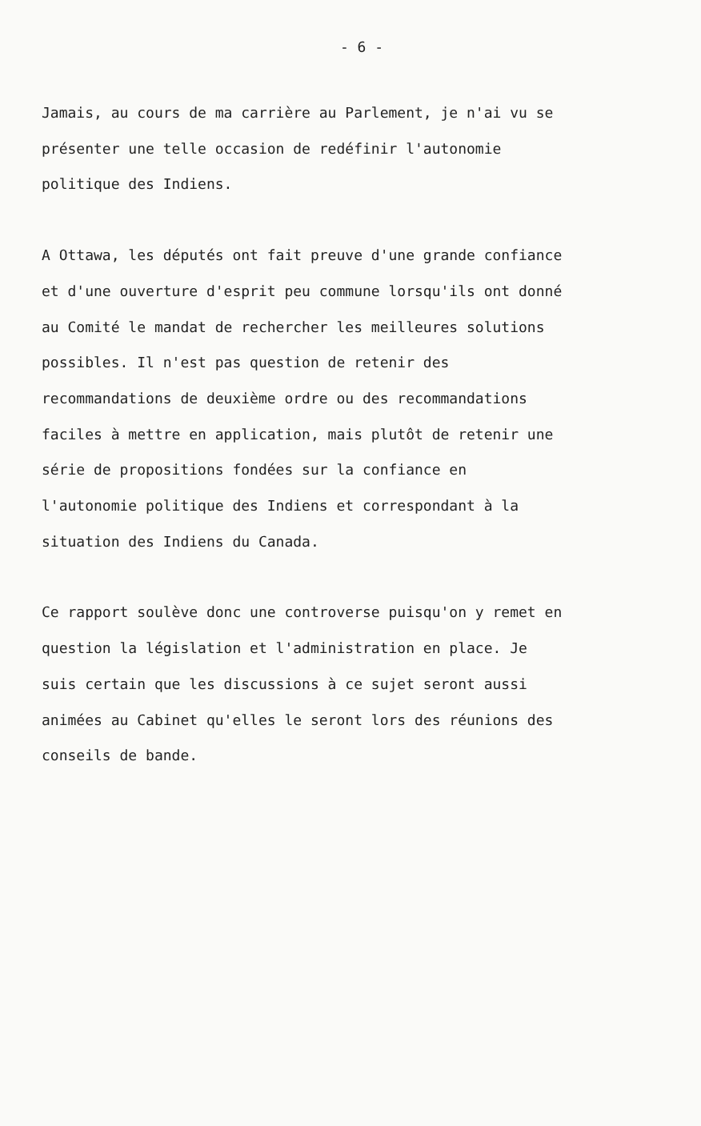- 6 -
Jamais, au cours de ma carrière au Parlement, je n'ai vu se
présenter une telle occasion de redéfinir l'autonomie
politique des Indiens.
A Ottawa, les députés ont fait preuve d'une grande confiance
et d'une ouverture d'esprit peu commune lorsqu'ils ont donné
au Comité le mandat de rechercher les meilleures solutions
possibles. Il n'est pas question de retenir des
recommandations de deuxième ordre ou des recommandations
faciles à mettre en application, mais plutôt de retenir une
série de propositions fondées sur la confiance en
l'autonomie politique des Indiens et correspondant à la
situation des Indiens du Canada.
Ce rapport soulève donc une controverse puisqu'on y remet en
question la législation et l'administration en place. Je
suis certain que les discussions à ce sujet seront aussi
animées au Cabinet qu'elles le seront lors des réunions des
conseils de bande.